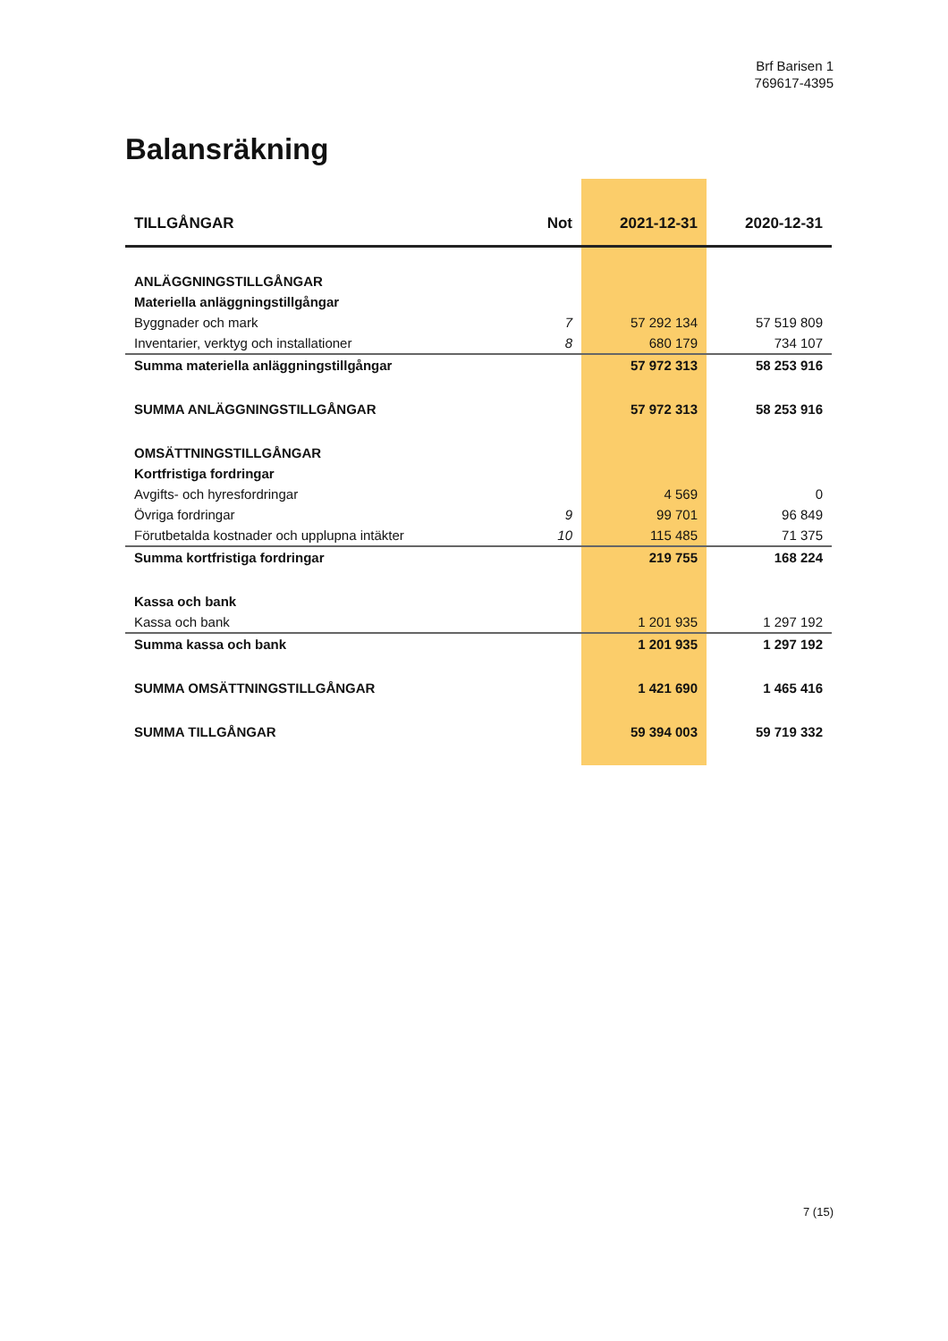Brf Barisen 1
769617-4395
Balansräkning
| TILLGÅNGAR | Not | 2021-12-31 | 2020-12-31 |
| --- | --- | --- | --- |
| ANLÄGGNINGSTILLGÅNGAR | | | |
| Materiella anläggningstillgångar | | | |
| Byggnader och mark | 7 | 57 292 134 | 57 519 809 |
| Inventarier, verktyg och installationer | 8 | 680 179 | 734 107 |
| Summa materiella anläggningstillgångar | | 57 972 313 | 58 253 916 |
| SUMMA ANLÄGGNINGSTILLGÅNGAR | | 57 972 313 | 58 253 916 |
| OMSÄTTNINGSTILLGÅNGAR | | | |
| Kortfristiga fordringar | | | |
| Avgifts- och hyresfordringar | | 4 569 | 0 |
| Övriga fordringar | 9 | 99 701 | 96 849 |
| Förutbetalda kostnader och upplupna intäkter | 10 | 115 485 | 71 375 |
| Summa kortfristiga fordringar | | 219 755 | 168 224 |
| Kassa och bank | | | |
| Kassa och bank | | 1 201 935 | 1 297 192 |
| Summa kassa och bank | | 1 201 935 | 1 297 192 |
| SUMMA OMSÄTTNINGSTILLGÅNGAR | | 1 421 690 | 1 465 416 |
| SUMMA TILLGÅNGAR | | 59 394 003 | 59 719 332 |
7 (15)